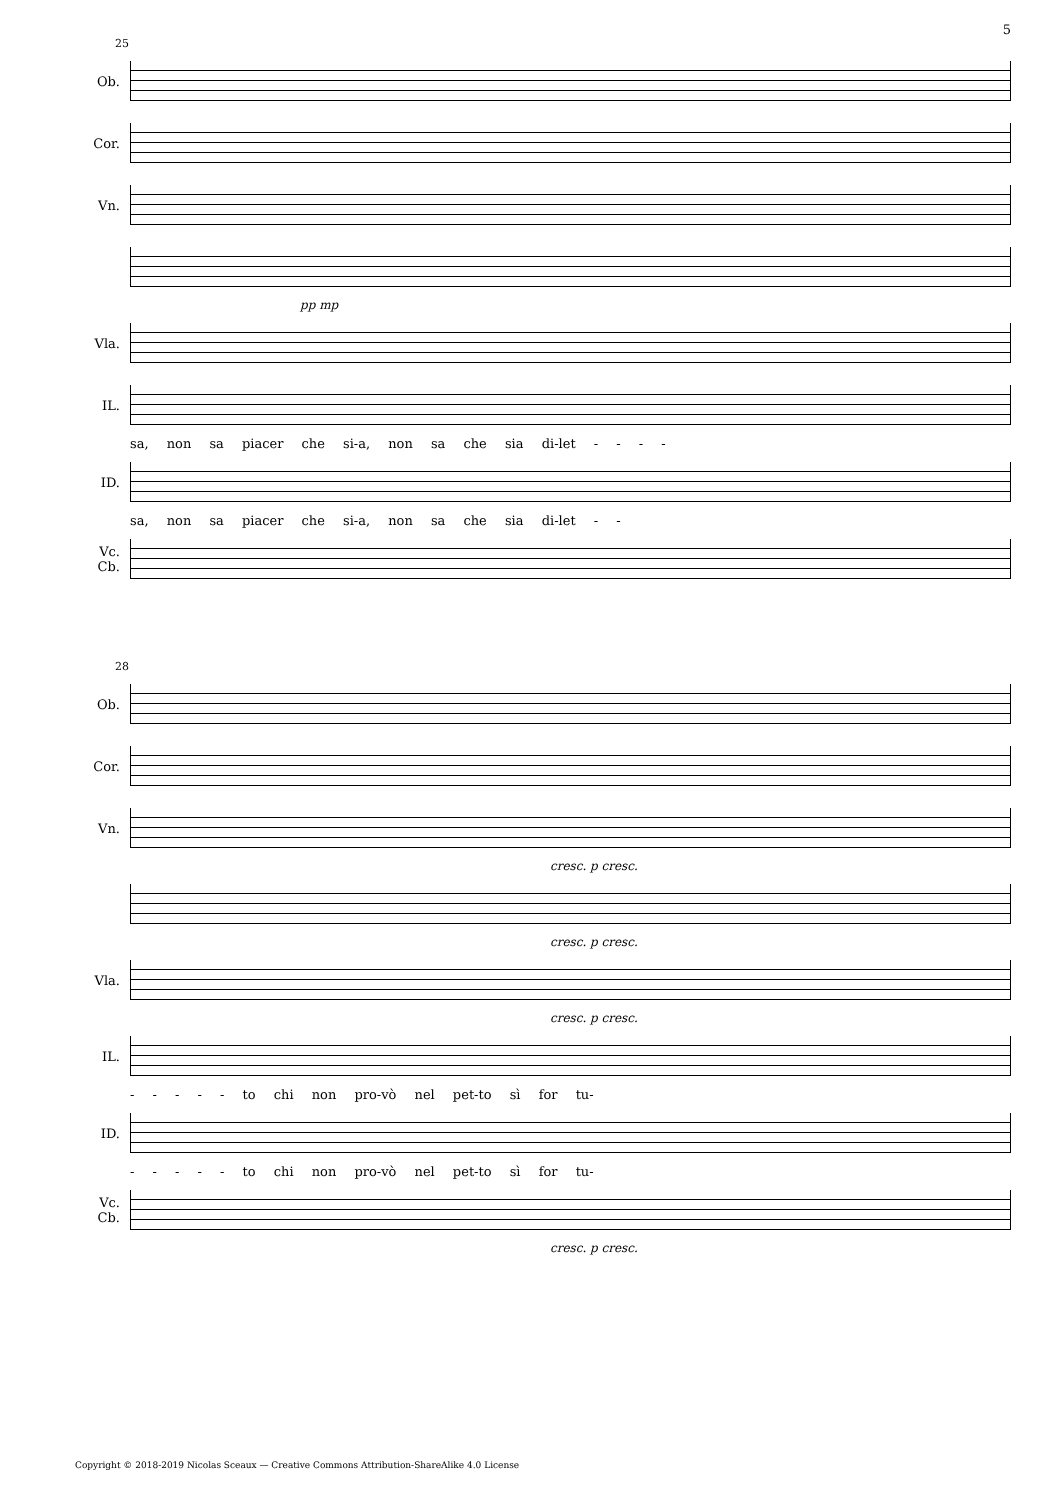5
25
Ob.
Cor.
Vn.
pp mp
Vla.
IL.
sa, non sa piacer che si-a, non sa che sia di-let - - - -
ID.
sa, non sa piacer che si-a, non sa che sia di-let - -
Vc.
Cb.
28
Ob.
Cor.
Vn.
cresc. p cresc.
cresc. p cresc.
Vla.
cresc. p cresc.
IL.
- - - - - to chi non pro-vò nel pet-to sì for tu-
ID.
- - - - - to chi non pro-vò nel pet-to sì for tu-
Vc.
Cb.
cresc. p cresc.
Copyright © 2018-2019 Nicolas Sceaux — Creative Commons Attribution-ShareAlike 4.0 License